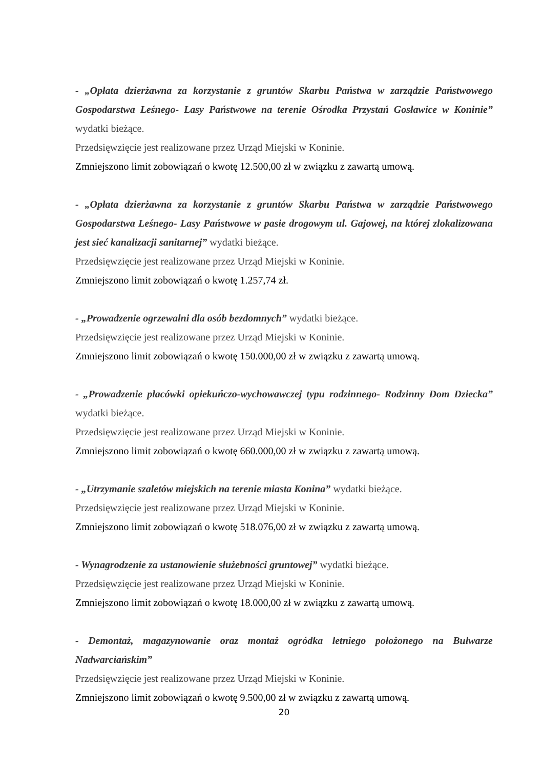- „Opłata dzierżawna za korzystanie z gruntów Skarbu Państwa w zarządzie Państwowego Gospodarstwa Leśnego- Lasy Państwowe na terenie Ośrodka Przystań Gosławice w Koninie” wydatki bieżące.
Przedsięwzięcie jest realizowane przez Urząd Miejski w Koninie.
Zmniejszono limit zobowiązań o kwotę 12.500,00 zł w związku z zawartą umową.
- „Opłata dzierżawna za korzystanie z gruntów Skarbu Państwa w zarządzie Państwowego Gospodarstwa Leśnego- Lasy Państwowe w pasie drogowym ul. Gajowej, na której zlokalizowana jest sieć kanalizacji sanitarnej” wydatki bieżące.
Przedsięwzięcie jest realizowane przez Urząd Miejski w Koninie.
Zmniejszono limit zobowiązań o kwotę 1.257,74 zł.
- „Prowadzenie ogrzewalni dla osób bezdomnych” wydatki bieżące.
Przedsięwzięcie jest realizowane przez Urząd Miejski w Koninie.
Zmniejszono limit zobowiązań o kwotę 150.000,00 zł w związku z zawartą umową.
- „Prowadzenie placówki opiekuńczo-wychowawczej typu rodzinnego- Rodzinny Dom Dziecka” wydatki bieżące.
Przedsięwzięcie jest realizowane przez Urząd Miejski w Koninie.
Zmniejszono limit zobowiązań o kwotę 660.000,00 zł w związku z zawartą umową.
- „Utrzymanie szaletów miejskich na terenie miasta Konina” wydatki bieżące.
Przedsięwzięcie jest realizowane przez Urząd Miejski w Koninie.
Zmniejszono limit zobowiązań o kwotę 518.076,00 zł w związku z zawartą umową.
- Wynagrodzenie za ustanowienie służebności gruntowej” wydatki bieżące.
Przedsięwzięcie jest realizowane przez Urząd Miejski w Koninie.
Zmniejszono limit zobowiązań o kwotę 18.000,00 zł w związku z zawartą umową.
- Demontaż, magazynowanie oraz montaż ogródka letniego położonego na Bulwarze Nadwarciańskim”
Przedsięwzięcie jest realizowane przez Urząd Miejski w Koninie.
Zmniejszono limit zobowiązań o kwotę 9.500,00 zł w związku z zawartą umową.
20